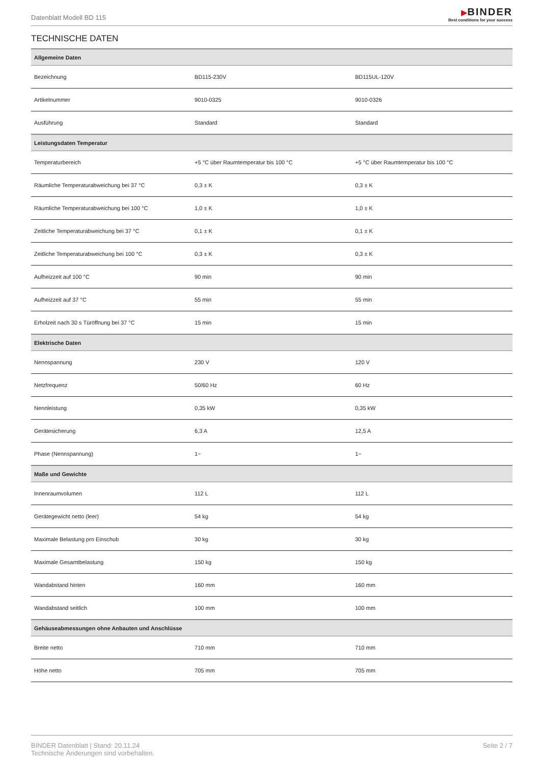Datenblatt Modell BD 115
▶BINDER
Best conditions for your success
TECHNISCHE DATEN
| Allgemeine Daten | | |
| --- | --- | --- |
| Bezeichnung | BD115-230V | BD115UL-120V |
| Artikelnummer | 9010-0325 | 9010-0326 |
| Ausführung | Standard | Standard |
| Leistungsdaten Temperatur | | |
| Temperaturbereich | +5 °C über Raumtemperatur bis 100 °C | +5 °C über Raumtemperatur bis 100 °C |
| Räumliche Temperaturabweichung bei 37 °C | 0,3 ± K | 0,3 ± K |
| Räumliche Temperaturabweichung bei 100 °C | 1,0 ± K | 1,0 ± K |
| Zeitliche Temperaturabweichung bei 37 °C | 0,1 ± K | 0,1 ± K |
| Zeitliche Temperaturabweichung bei 100 °C | 0,3 ± K | 0,3 ± K |
| Aufheizzeit auf 100 °C | 90 min | 90 min |
| Aufheizzeit auf 37 °C | 55 min | 55 min |
| Erholzeit nach 30 s Türöffnung bei 37 °C | 15 min | 15 min |
| Elektrische Daten | | |
| Nennspannung | 230 V | 120 V |
| Netzfrequenz | 50/60 Hz | 60 Hz |
| Nennleistung | 0,35 kW | 0,35 kW |
| Gerätesicherung | 6,3 A | 12,5 A |
| Phase (Nennspannung) | 1~ | 1~ |
| Maße und Gewichte | | |
| Innenraumvolumen | 112 L | 112 L |
| Gerätegewicht netto (leer) | 54 kg | 54 kg |
| Maximale Belastung pro Einschub | 30 kg | 30 kg |
| Maximale Gesamtbelastung | 150 kg | 150 kg |
| Wandabstand hinten | 160 mm | 160 mm |
| Wandabstand seitlich | 100 mm | 100 mm |
| Gehäuseabmessungen ohne Anbauten und Anschlüsse | | |
| Breite netto | 710 mm | 710 mm |
| Höhe netto | 705 mm | 705 mm |
BINDER Datenblatt | Stand: 20.11.24
Technische Änderungen sind vorbehalten.
Seite 2 / 7